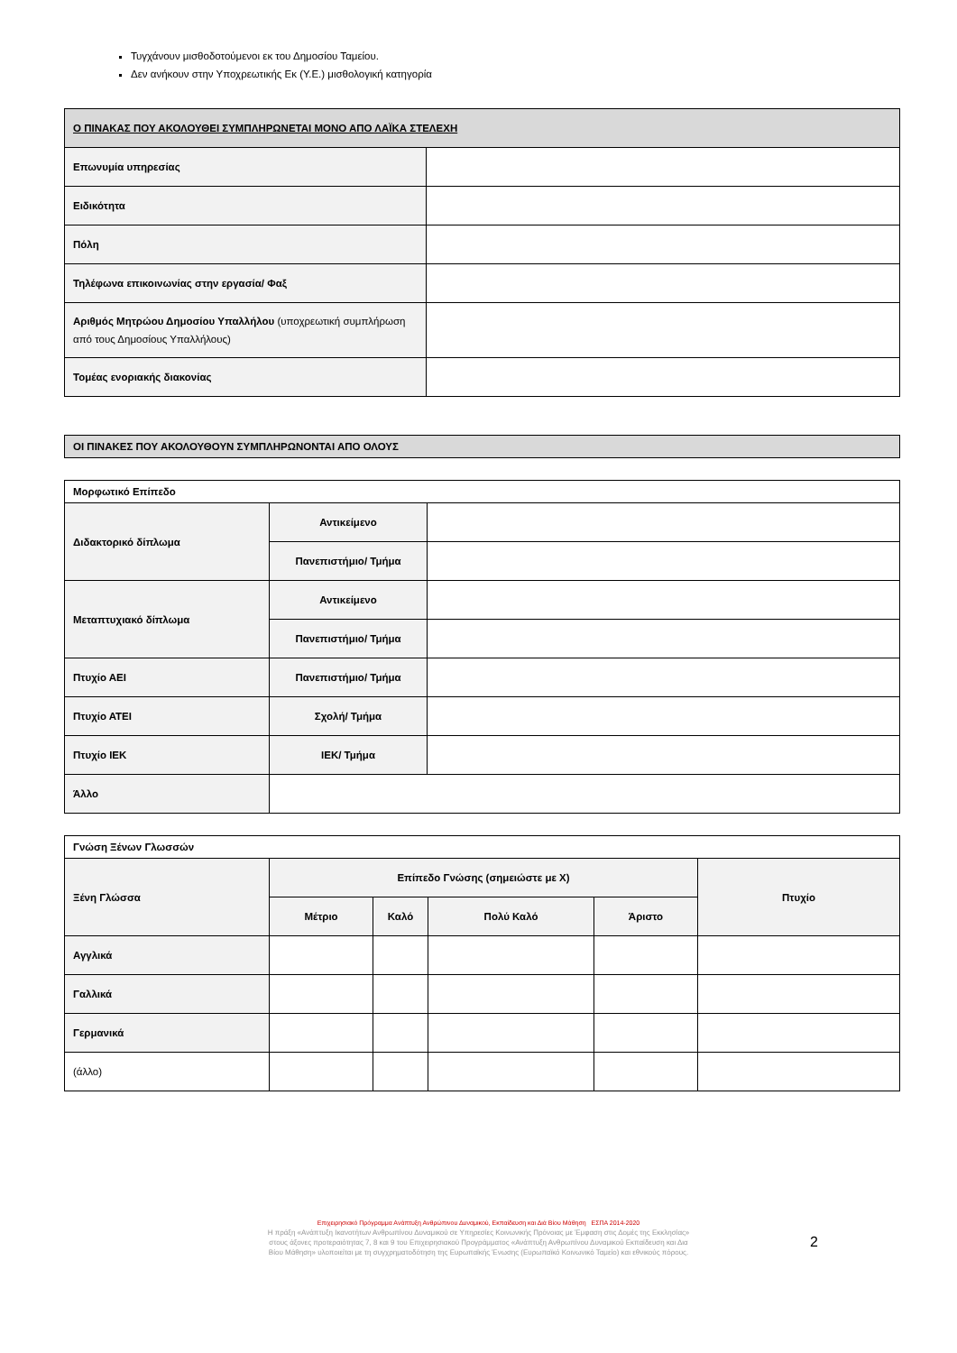Τυγχάνουν μισθοδοτούμενοι εκ του Δημοσίου Ταμείου.
Δεν ανήκουν στην Υποχρεωτικής Εκ (Υ.Ε.) μισθολογική κατηγορία
| Ο ΠΙΝΑΚΑΣ ΠΟΥ ΑΚΟΛΟΥΘΕΙ ΣΥΜΠΛΗΡΩΝΕΤΑΙ ΜΟΝΟ ΑΠΟ ΛΑΪΚΑ ΣΤΕΛΕΧΗ | |
| Επωνυμία υπηρεσίας | |
| Ειδικότητα | |
| Πόλη | |
| Τηλέφωνα επικοινωνίας στην εργασία/ Φαξ | |
| Αριθμός Μητρώου Δημοσίου Υπαλλήλου (υποχρεωτική συμπλήρωση από τους Δημοσίους Υπαλλήλους) | |
| Τομέας ενοριακής διακονίας | |
| ΟΙ ΠΙΝΑΚΕΣ ΠΟΥ ΑΚΟΛΟΥΘΟΥΝ ΣΥΜΠΛΗΡΩΝΟΝΤΑΙ ΑΠΟ ΟΛΟΥΣ |
| Μορφωτικό Επίπεδο | | |
| Διδακτορικό δίπλωμα | Αντικείμενο | |
| | Πανεπιστήμιο/ Τμήμα | |
| Μεταπτυχιακό δίπλωμα | Αντικείμενο | |
| | Πανεπιστήμιο/ Τμήμα | |
| Πτυχίο ΑΕΙ | Πανεπιστήμιο/ Τμήμα | |
| Πτυχίο ΑΤΕΙ | Σχολή/ Τμήμα | |
| Πτυχίο ΙΕΚ | ΙΕΚ/ Τμήμα | |
| Άλλο | | |
| Γνώση Ξένων Γλωσσών | | | | | |
| Ξένη Γλώσσα | Επίπεδο Γνώσης (σημειώστε με Χ) | | | | Πτυχίο |
| | Μέτριο | Καλό | Πολύ Καλό | Άριστο | |
| Αγγλικά | | | | | |
| Γαλλικά | | | | | |
| Γερμανικά | | | | | |
| (άλλο) | | | | | |
Επιχειρησιακό Πρόγραμμα Ανάπτυξη Ανθρώπινου Δυναμικού, Εκπαίδευση και Διά Βίου Μάθηση ΕΣΠΑ 2014-2020
Η πράξη «Ανάπτυξη Ικανοτήτων Ανθρωπίνου Δυναμικού σε Υπηρεσίες Κοινωνικής Πρόνοιας με Έμφαση στις Δομές της Εκκλησίας»
στους άξονες προτεραιότητας 7, 8 και 9 του Επιχειρησιακού Προγράμματος «Ανάπτυξη Ανθρωπίνου Δυναμικού Εκπαίδευση και Δια
Βίου Μάθηση» υλοποιείται με τη συγχρηματοδότηση της Ευρωπαϊκής Ένωσης (Ευρωπαϊκό Κοινωνικό Ταμείο) και εθνικούς πόρους.
2